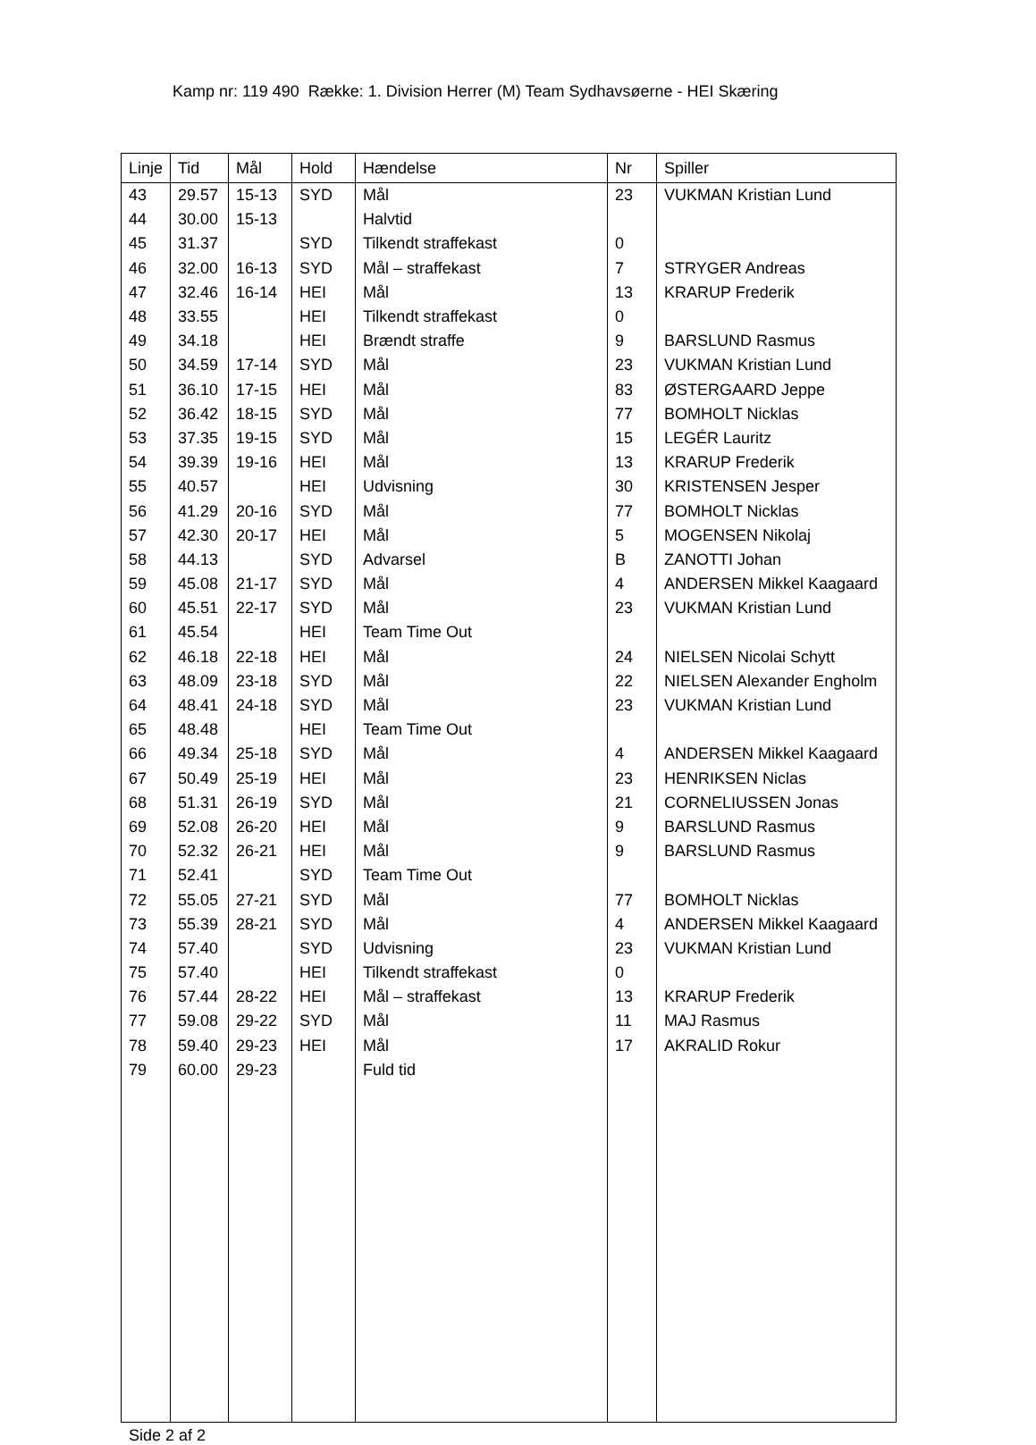Kamp nr: 119 490 Række: 1. Division Herrer (M) Team Sydhavsøerne - HEI Skæring
| Linje | Tid | Mål | Hold | Hændelse | Nr | Spiller |
| --- | --- | --- | --- | --- | --- | --- |
| 43 | 29.57 | 15-13 | SYD | Mål | 23 | VUKMAN Kristian Lund |
| 44 | 30.00 | 15-13 | | Halvtid | | |
| 45 | 31.37 | | SYD | Tilkendt straffekast | 0 | |
| 46 | 32.00 | 16-13 | SYD | Mål – straffekast | 7 | STRYGER Andreas |
| 47 | 32.46 | 16-14 | HEI | Mål | 13 | KRARUP Frederik |
| 48 | 33.55 | | HEI | Tilkendt straffekast | 0 | |
| 49 | 34.18 | | HEI | Brændt straffe | 9 | BARSLUND Rasmus |
| 50 | 34.59 | 17-14 | SYD | Mål | 23 | VUKMAN Kristian Lund |
| 51 | 36.10 | 17-15 | HEI | Mål | 83 | ØSTERGAARD Jeppe |
| 52 | 36.42 | 18-15 | SYD | Mål | 77 | BOMHOLT Nicklas |
| 53 | 37.35 | 19-15 | SYD | Mål | 15 | LEGÉR Lauritz |
| 54 | 39.39 | 19-16 | HEI | Mål | 13 | KRARUP Frederik |
| 55 | 40.57 | | HEI | Udvisning | 30 | KRISTENSEN Jesper |
| 56 | 41.29 | 20-16 | SYD | Mål | 77 | BOMHOLT Nicklas |
| 57 | 42.30 | 20-17 | HEI | Mål | 5 | MOGENSEN Nikolaj |
| 58 | 44.13 | | SYD | Advarsel | B | ZANOTTI Johan |
| 59 | 45.08 | 21-17 | SYD | Mål | 4 | ANDERSEN Mikkel Kaagaard |
| 60 | 45.51 | 22-17 | SYD | Mål | 23 | VUKMAN Kristian Lund |
| 61 | 45.54 | | HEI | Team Time Out | | |
| 62 | 46.18 | 22-18 | HEI | Mål | 24 | NIELSEN Nicolai Schytt |
| 63 | 48.09 | 23-18 | SYD | Mål | 22 | NIELSEN Alexander Engholm |
| 64 | 48.41 | 24-18 | SYD | Mål | 23 | VUKMAN Kristian Lund |
| 65 | 48.48 | | HEI | Team Time Out | | |
| 66 | 49.34 | 25-18 | SYD | Mål | 4 | ANDERSEN Mikkel Kaagaard |
| 67 | 50.49 | 25-19 | HEI | Mål | 23 | HENRIKSEN Niclas |
| 68 | 51.31 | 26-19 | SYD | Mål | 21 | CORNELIUSSEN Jonas |
| 69 | 52.08 | 26-20 | HEI | Mål | 9 | BARSLUND Rasmus |
| 70 | 52.32 | 26-21 | HEI | Mål | 9 | BARSLUND Rasmus |
| 71 | 52.41 | | SYD | Team Time Out | | |
| 72 | 55.05 | 27-21 | SYD | Mål | 77 | BOMHOLT Nicklas |
| 73 | 55.39 | 28-21 | SYD | Mål | 4 | ANDERSEN Mikkel Kaagaard |
| 74 | 57.40 | | SYD | Udvisning | 23 | VUKMAN Kristian Lund |
| 75 | 57.40 | | HEI | Tilkendt straffekast | 0 | |
| 76 | 57.44 | 28-22 | HEI | Mål – straffekast | 13 | KRARUP Frederik |
| 77 | 59.08 | 29-22 | SYD | Mål | 11 | MAJ Rasmus |
| 78 | 59.40 | 29-23 | HEI | Mål | 17 | AKRALID Rokur |
| 79 | 60.00 | 29-23 | | Fuld tid | | |
Side 2 af 2